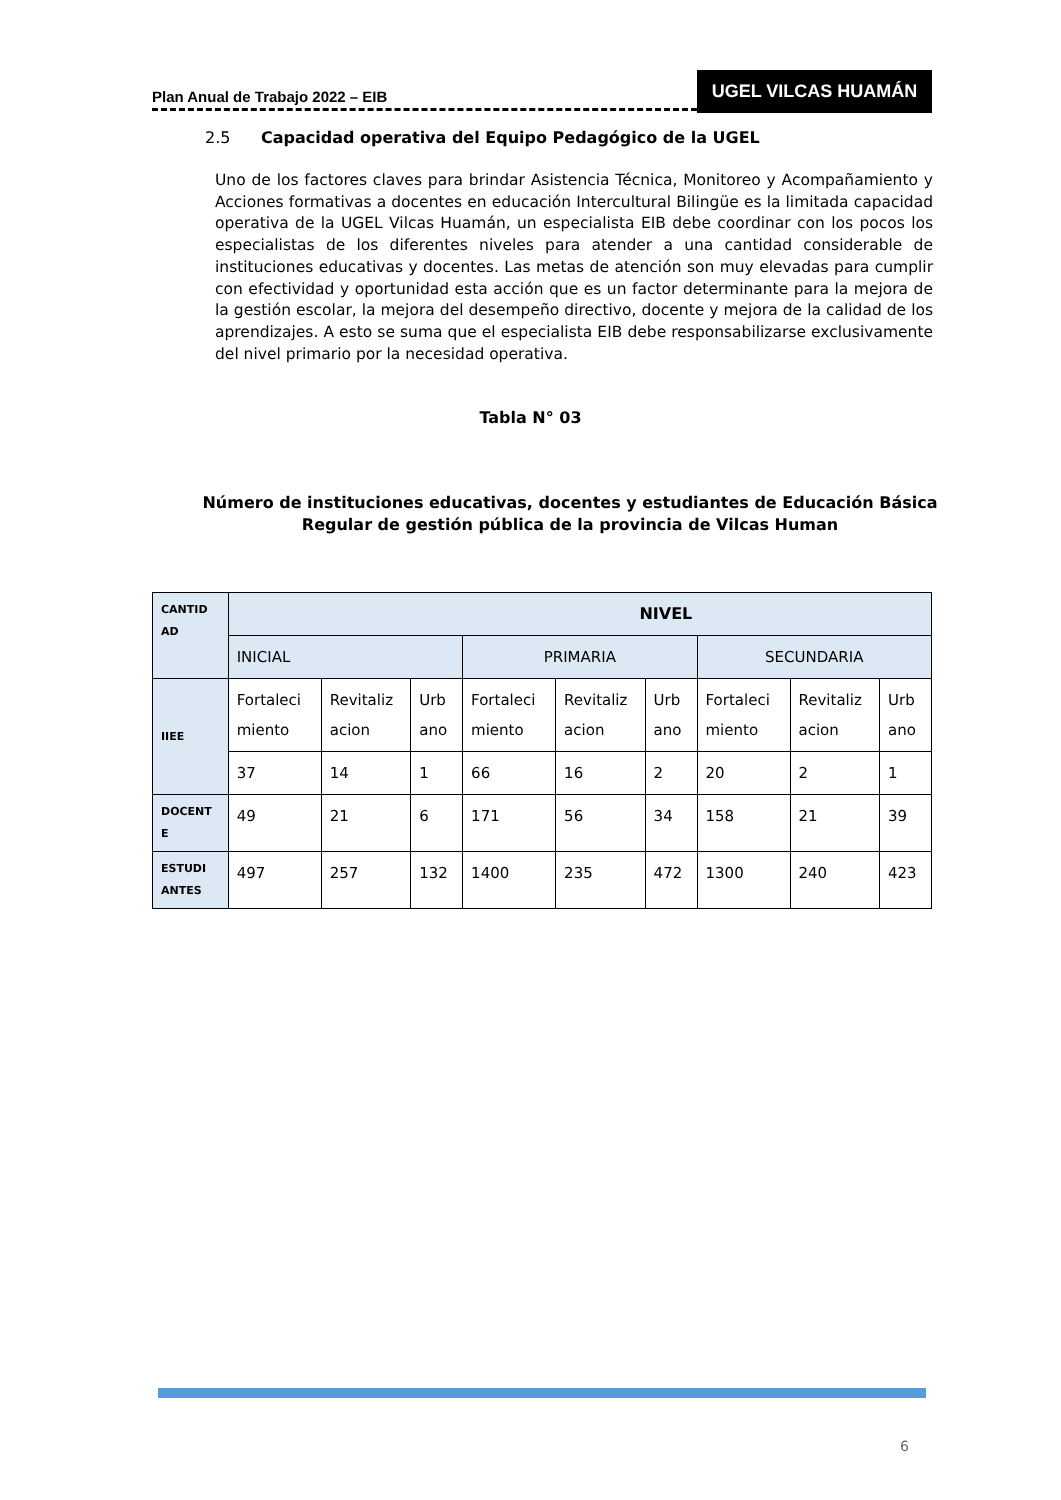Plan Anual de Trabajo 2022 – EIB
UGEL VILCAS HUAMÁN
2.5 Capacidad operativa del Equipo Pedagógico de la UGEL
Uno de los factores claves para brindar Asistencia Técnica, Monitoreo y Acompañamiento y Acciones formativas a docentes en educación Intercultural Bilingüe es la limitada capacidad operativa de la UGEL Vilcas Huamán, un especialista EIB debe coordinar con los pocos los especialistas de los diferentes niveles para atender a una cantidad considerable de instituciones educativas y docentes. Las metas de atención son muy elevadas para cumplir con efectividad y oportunidad esta acción que es un factor determinante para la mejora de la gestión escolar, la mejora del desempeño directivo, docente y mejora de la calidad de los aprendizajes. A esto se suma que el especialista EIB debe responsabilizarse exclusivamente del nivel primario por la necesidad operativa.
Tabla N° 03
Número de instituciones educativas, docentes y estudiantes de Educación Básica Regular de gestión pública de la provincia de Vilcas Human
| CANTID AD | NIVEL | | | | | | | | |
| | INICIAL | | | PRIMARIA | | | SECUNDARIA | | |
| IIEE | Fortaleci miento | Revitaliz acion | Urb ano | Fortaleci miento | Revitaliz acion | Urb ano | Fortaleci miento | Revitaliz acion | Urb ano |
| | 37 | 14 | 1 | 66 | 16 | 2 | 20 | 2 | 1 |
| DOCENT E | 49 | 21 | 6 | 171 | 56 | 34 | 158 | 21 | 39 |
| ESTUDI ANTES | 497 | 257 | 132 | 1400 | 235 | 472 | 1300 | 240 | 423 |
6